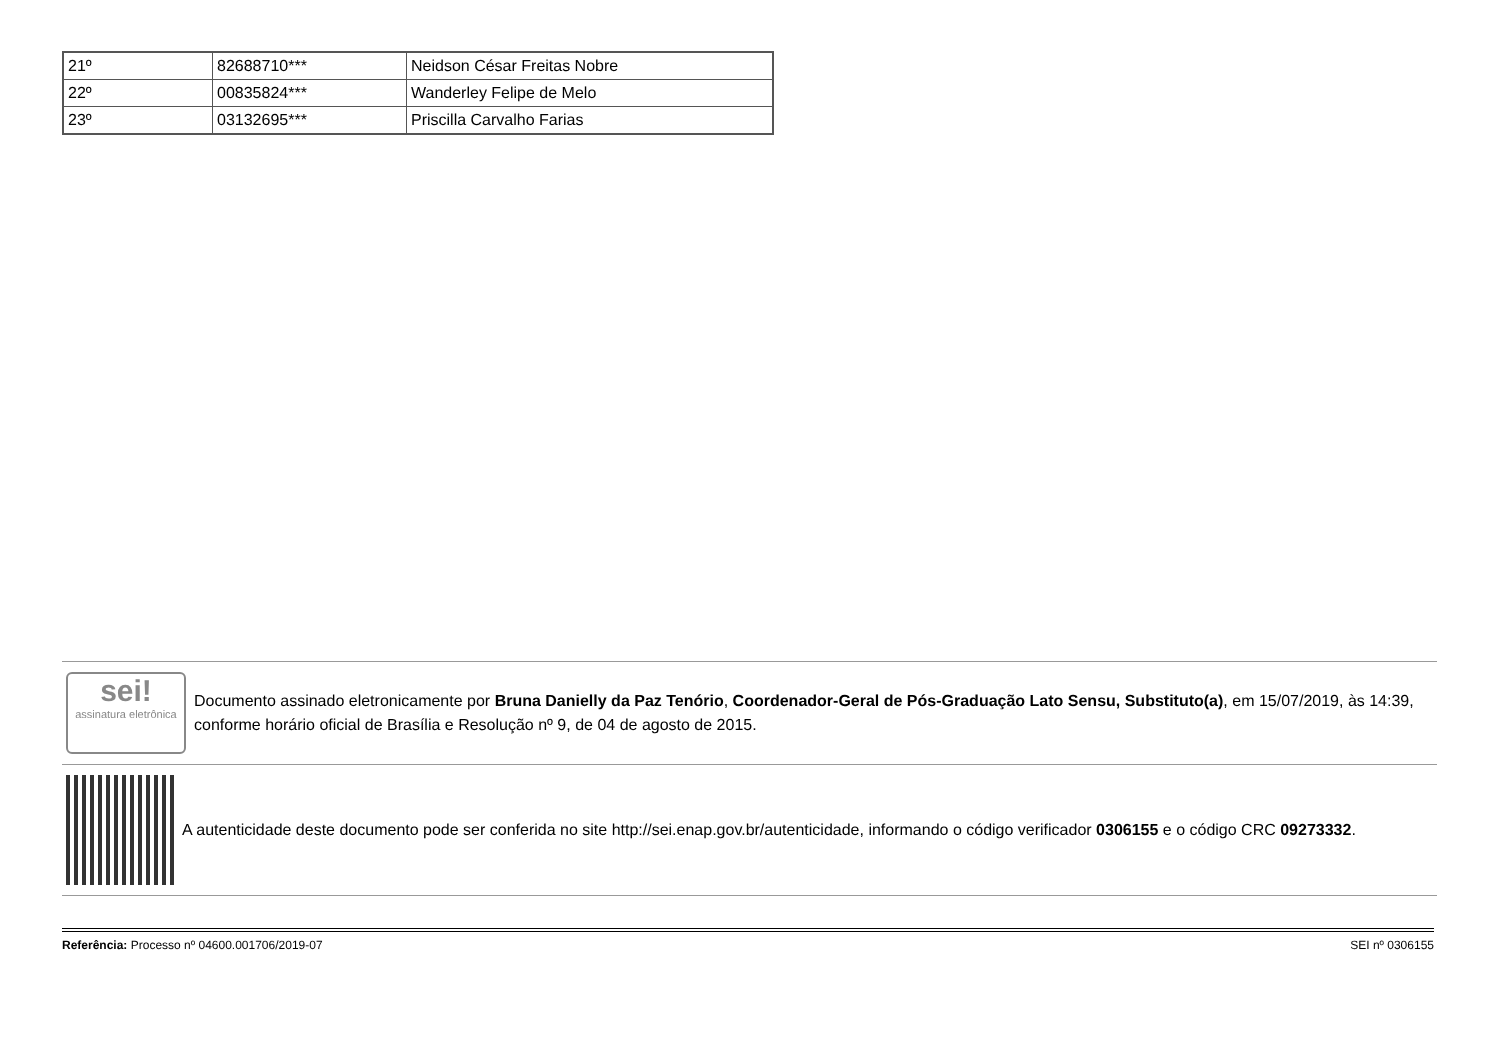| 21º | 82688710*** | Neidson César Freitas Nobre |
| 22º | 00835824*** | Wanderley Felipe de Melo |
| 23º | 03132695*** | Priscilla Carvalho Farias |
sei!
assinatura eletrônica
Documento assinado eletronicamente por Bruna Danielly da Paz Tenório, Coordenador-Geral de Pós-Graduação Lato Sensu, Substituto(a), em 15/07/2019, às 14:39, conforme horário oficial de Brasília e Resolução nº 9, de 04 de agosto de 2015.
A autenticidade deste documento pode ser conferida no site http://sei.enap.gov.br/autenticidade, informando o código verificador 0306155 e o código CRC 09273332.
Referência: Processo nº 04600.001706/2019-07 SEI nº 0306155